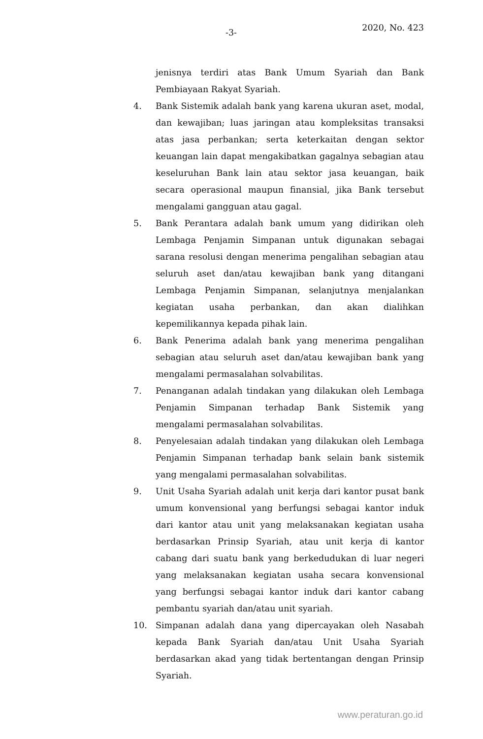-3- 2020, No. 423
jenisnya terdiri atas Bank Umum Syariah dan Bank Pembiayaan Rakyat Syariah.
4. Bank Sistemik adalah bank yang karena ukuran aset, modal, dan kewajiban; luas jaringan atau kompleksitas transaksi atas jasa perbankan; serta keterkaitan dengan sektor keuangan lain dapat mengakibatkan gagalnya sebagian atau keseluruhan Bank lain atau sektor jasa keuangan, baik secara operasional maupun finansial, jika Bank tersebut mengalami gangguan atau gagal.
5. Bank Perantara adalah bank umum yang didirikan oleh Lembaga Penjamin Simpanan untuk digunakan sebagai sarana resolusi dengan menerima pengalihan sebagian atau seluruh aset dan/atau kewajiban bank yang ditangani Lembaga Penjamin Simpanan, selanjutnya menjalankan kegiatan usaha perbankan, dan akan dialihkan kepemilikannya kepada pihak lain.
6. Bank Penerima adalah bank yang menerima pengalihan sebagian atau seluruh aset dan/atau kewajiban bank yang mengalami permasalahan solvabilitas.
7. Penanganan adalah tindakan yang dilakukan oleh Lembaga Penjamin Simpanan terhadap Bank Sistemik yang mengalami permasalahan solvabilitas.
8. Penyelesaian adalah tindakan yang dilakukan oleh Lembaga Penjamin Simpanan terhadap bank selain bank sistemik yang mengalami permasalahan solvabilitas.
9. Unit Usaha Syariah adalah unit kerja dari kantor pusat bank umum konvensional yang berfungsi sebagai kantor induk dari kantor atau unit yang melaksanakan kegiatan usaha berdasarkan Prinsip Syariah, atau unit kerja di kantor cabang dari suatu bank yang berkedudukan di luar negeri yang melaksanakan kegiatan usaha secara konvensional yang berfungsi sebagai kantor induk dari kantor cabang pembantu syariah dan/atau unit syariah.
10. Simpanan adalah dana yang dipercayakan oleh Nasabah kepada Bank Syariah dan/atau Unit Usaha Syariah berdasarkan akad yang tidak bertentangan dengan Prinsip Syariah.
www.peraturan.go.id